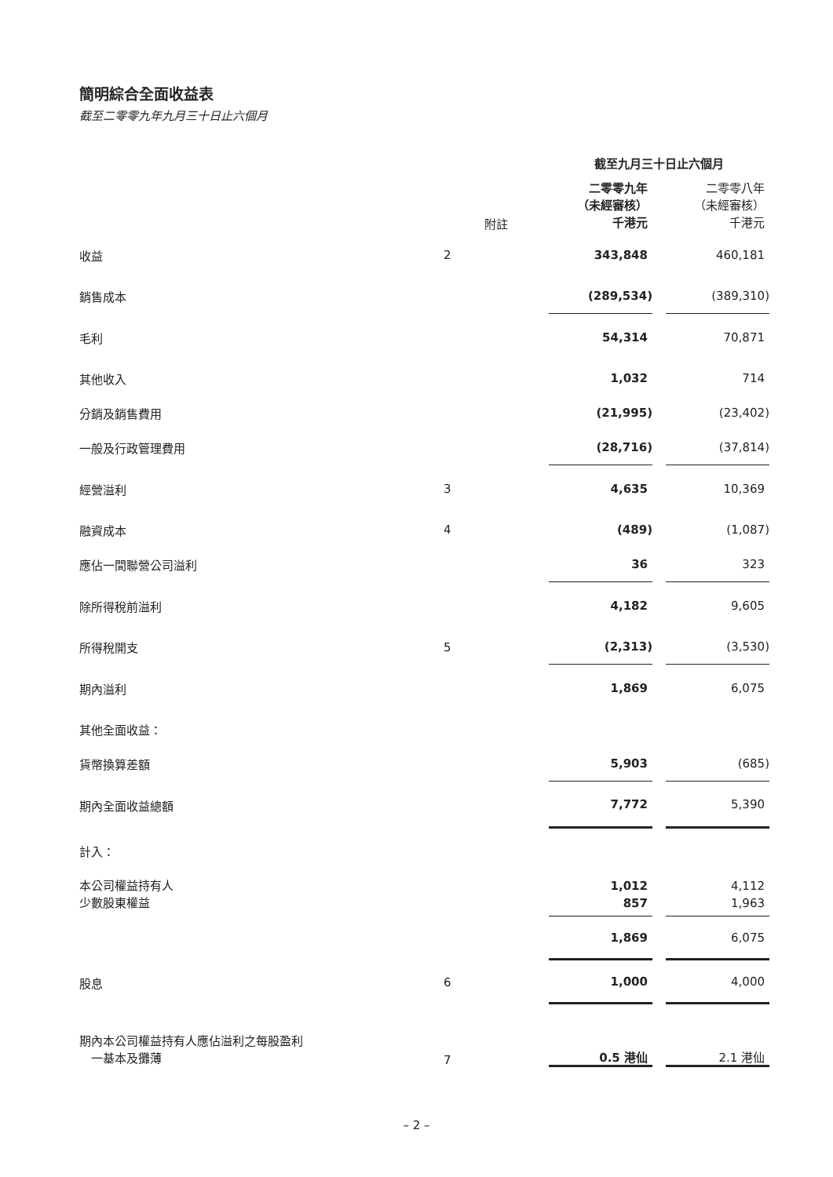簡明綜合全面收益表
截至二零零九年九月三十日止六個月
| | | 截至九月三十日止六個月 | | |
| --- | --- | --- | --- | --- |
| | 附註 | 二零零九年 （未經審核） 千港元 | | 二零零八年 （未經審核） 千港元 |
| 收益 | 2 | 343,848 | | 460,181 |
| 銷售成本 | | (289,534) | | (389,310) |
| 毛利 | | 54,314 | | 70,871 |
| 其他收入 | | 1,032 | | 714 |
| 分銷及銷售費用 | | (21,995) | | (23,402) |
| 一般及行政管理費用 | | (28,716) | | (37,814) |
| 經營溢利 | 3 | 4,635 | | 10,369 |
| 融資成本 | 4 | (489) | | (1,087) |
| 應佔一間聯營公司溢利 | | 36 | | 323 |
| 除所得稅前溢利 | | 4,182 | | 9,605 |
| 所得稅開支 | 5 | (2,313) | | (3,530) |
| 期內溢利 | | 1,869 | | 6,075 |
| 其他全面收益： | | | | |
| 貨幣換算差額 | | 5,903 | | (685) |
| 期內全面收益總額 | | 7,772 | | 5,390 |
| 計入： | | | | |
| 本公司權益持有人 少數股東權益 | | 1,012 857 | | 4,112 1,963 |
| | | 1,869 | | 6,075 |
| 股息 | 6 | 1,000 | | 4,000 |
| 期內本公司權益持有人應佔溢利之每股盈利 一基本及攤薄 | 7 | 0.5 港仙 | | 2.1 港仙 |
– 2 –